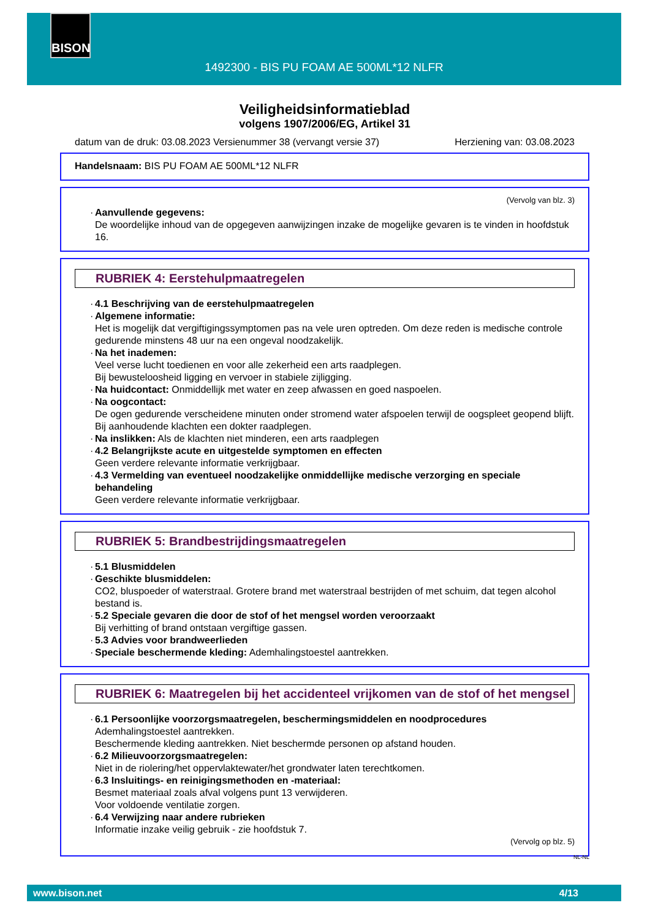BISON
1492300 - BIS PU FOAM AE 500ML*12 NLFR
Veiligheidsinformatieblad
volgens 1907/2006/EG, Artikel 31
datum van de druk: 03.08.2023 Versienummer 38 (vervangt versie 37) Herziening van: 03.08.2023
Handelsnaam: BIS PU FOAM AE 500ML*12 NLFR
(Vervolg van blz. 3)
· Aanvullende gegevens:
De woordelijke inhoud van de opgegeven aanwijzingen inzake de mogelijke gevaren is te vinden in hoofdstuk 16.
RUBRIEK 4: Eerstehulpmaatregelen
· 4.1 Beschrijving van de eerstehulpmaatregelen
· Algemene informatie:
Het is mogelijk dat vergiftigingssymptomen pas na vele uren optreden. Om deze reden is medische controle gedurende minstens 48 uur na een ongeval noodzakelijk.
· Na het inademen:
Veel verse lucht toedienen en voor alle zekerheid een arts raadplegen.
Bij bewusteloosheid ligging en vervoer in stabiele zijligging.
· Na huidcontact: Onmiddellijk met water en zeep afwassen en goed naspoelen.
· Na oogcontact:
De ogen gedurende verscheidene minuten onder stromend water afspoelen terwijl de oogspleet geopend blijft. Bij aanhoudende klachten een dokter raadplegen.
· Na inslikken: Als de klachten niet minderen, een arts raadplegen
· 4.2 Belangrijkste acute en uitgestelde symptomen en effecten
Geen verdere relevante informatie verkrijgbaar.
· 4.3 Vermelding van eventueel noodzakelijke onmiddellijke medische verzorging en speciale behandeling
Geen verdere relevante informatie verkrijgbaar.
RUBRIEK 5: Brandbestrijdingsmaatregelen
· 5.1 Blusmiddelen
· Geschikte blusmiddelen:
CO2, bluspoeder of waterstraal. Grotere brand met waterstraal bestrijden of met schuim, dat tegen alcohol bestand is.
· 5.2 Speciale gevaren die door de stof of het mengsel worden veroorzaakt
Bij verhitting of brand ontstaan vergiftige gassen.
· 5.3 Advies voor brandweerlieden
· Speciale beschermende kleding: Ademhalingstoestel aantrekken.
RUBRIEK 6: Maatregelen bij het accidenteel vrijkomen van de stof of het mengsel
· 6.1 Persoonlijke voorzorgsmaatregelen, beschermingsmiddelen en noodprocedures
Ademhalingstoestel aantrekken.
Beschermende kleding aantrekken. Niet beschermde personen op afstand houden.
· 6.2 Milieuvoorzorgsmaatregelen:
Niet in de riolering/het oppervlaktewater/het grondwater laten terechtkomen.
· 6.3 Insluitings- en reinigingsmethoden en -materiaal:
Besmet materiaal zoals afval volgens punt 13 verwijderen.
Voor voldoende ventilatie zorgen.
· 6.4 Verwijzing naar andere rubrieken
Informatie inzake veilig gebruik - zie hoofdstuk 7.
(Vervolg op blz. 5)
NL-NL
www.bison.net 4/13